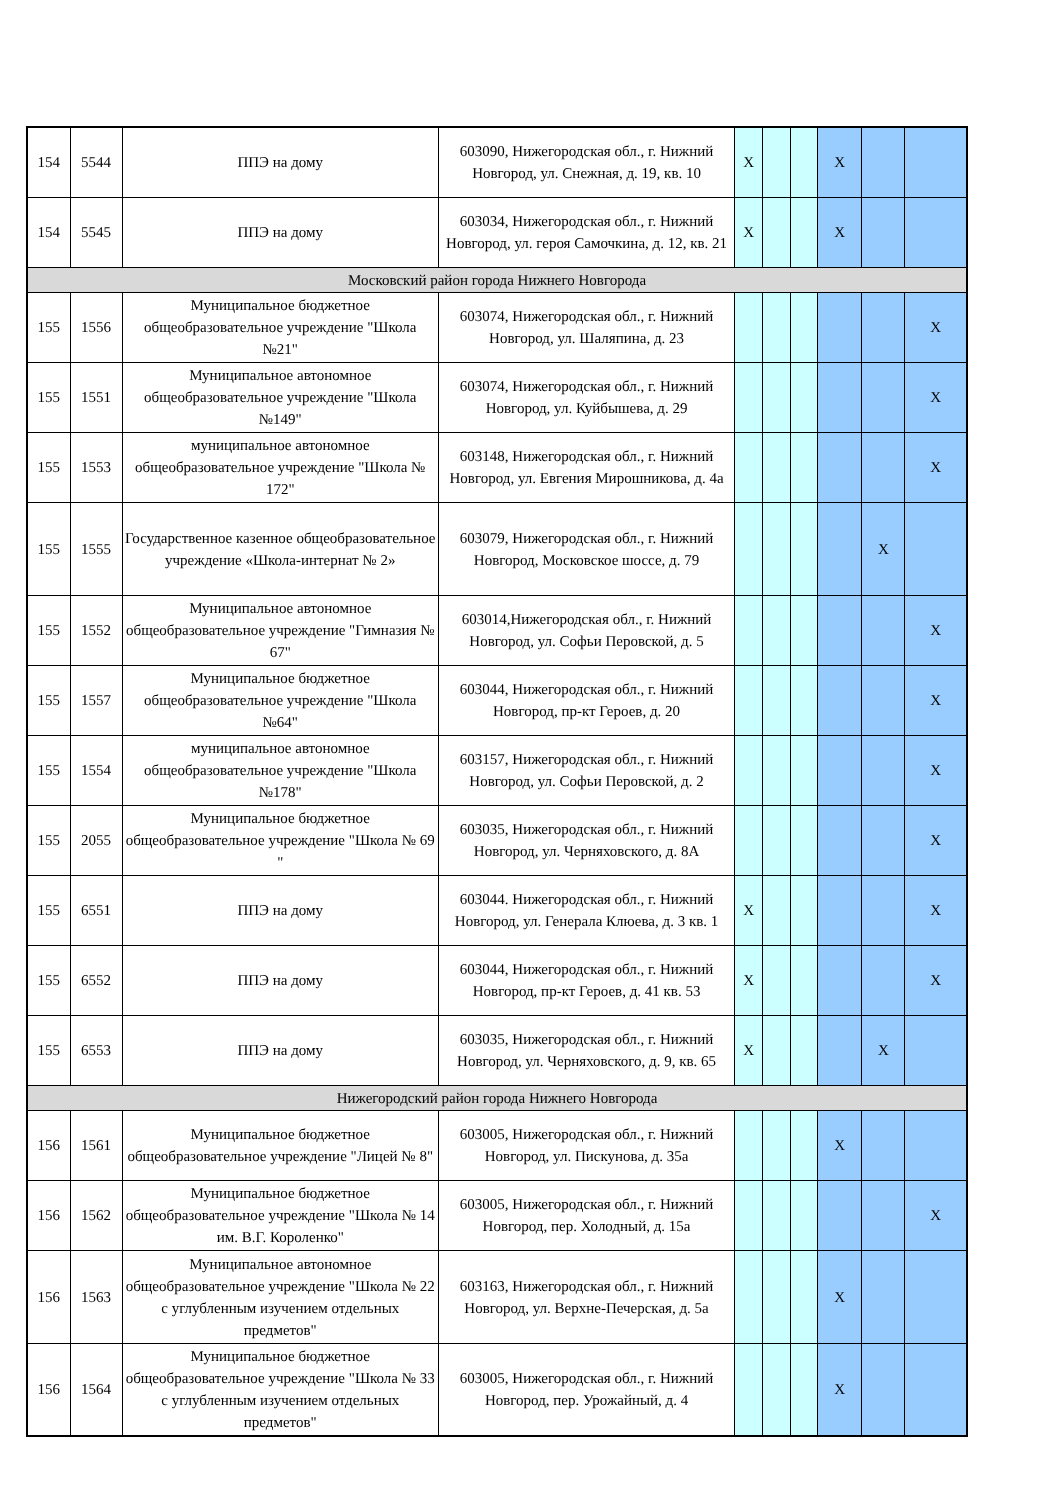| 154 | 5544 | ППЭ на дому | 603090, Нижегородская обл., г. Нижний Новгород, ул. Снежная, д. 19, кв. 10 | X | | | X | | |
| 154 | 5545 | ППЭ на дому | 603034, Нижегородская обл., г. Нижний Новгород, ул. героя Самочкина, д. 12, кв. 21 | X | | | X | | |
| Московский район города Нижнего Новгорода | | | | | | | | | |
| 155 | 1556 | Муниципальное бюджетное общеобразовательное учреждение "Школа №21" | 603074, Нижегородская обл., г. Нижний Новгород, ул. Шаляпина, д. 23 | | | | | | X |
| 155 | 1551 | Муниципальное автономное общеобразовательное учреждение "Школа №149" | 603074, Нижегородская обл., г. Нижний Новгород, ул. Куйбышева, д. 29 | | | | | | X |
| 155 | 1553 | муниципальное автономное общеобразовательное учреждение "Школа № 172" | 603148, Нижегородская обл., г. Нижний Новгород, ул. Евгения Мирошникова, д. 4а | | | | | | X |
| 155 | 1555 | Государственное казенное общеобразовательное учреждение «Школа-интернат № 2» | 603079, Нижегородская обл., г. Нижний Новгород, Московское шоссе, д. 79 | | | | | X | |
| 155 | 1552 | Муниципальное автономное общеобразовательное учреждение "Гимназия № 67" | 603014,Нижегородская обл., г. Нижний Новгород, ул. Софьи Перовской, д. 5 | | | | | | X |
| 155 | 1557 | Муниципальное бюджетное общеобразовательное учреждение "Школа №64" | 603044, Нижегородская обл., г. Нижний Новгород, пр-кт Героев, д. 20 | | | | | | X |
| 155 | 1554 | муниципальное автономное общеобразовательное учреждение "Школа №178" | 603157, Нижегородская обл., г. Нижний Новгород, ул. Софьи Перовской, д. 2 | | | | | | X |
| 155 | 2055 | Муниципальное бюджетное общеобразовательное учреждение "Школа № 69 " | 603035, Нижегородская обл., г. Нижний Новгород, ул. Черняховского, д. 8А | | | | | | X |
| 155 | 6551 | ППЭ на дому | 603044. Нижегородская обл., г. Нижний Новгород, ул. Генерала Клюева, д. 3 кв. 1 | X | | | | | X |
| 155 | 6552 | ППЭ на дому | 603044, Нижегородская обл., г. Нижний Новгород, пр-кт Героев, д. 41 кв. 53 | X | | | | | X |
| 155 | 6553 | ППЭ на дому | 603035, Нижегородская обл., г. Нижний Новгород, ул. Черняховского, д. 9, кв. 65 | X | | | | X | |
| Нижегородский район города Нижнего Новгорода | | | | | | | | | |
| 156 | 1561 | Муниципальное бюджетное общеобразовательное учреждение "Лицей № 8" | 603005, Нижегородская обл., г. Нижний Новгород, ул. Пискунова, д. 35а | | | | X | | |
| 156 | 1562 | Муниципальное бюджетное общеобразовательное учреждение "Школа № 14 им. В.Г. Короленко" | 603005, Нижегородская обл., г. Нижний Новгород, пер. Холодный, д. 15а | | | | | | X |
| 156 | 1563 | Муниципальное автономное общеобразовательное учреждение "Школа № 22 с углубленным изучением отдельных предметов" | 603163, Нижегородская обл., г. Нижний Новгород, ул. Верхне-Печерская, д. 5а | | | | X | | |
| 156 | 1564 | Муниципальное бюджетное общеобразовательное учреждение "Школа № 33 с углубленным изучением отдельных предметов" | 603005, Нижегородская обл., г. Нижний Новгород, пер. Урожайный, д. 4 | | | | X | | |